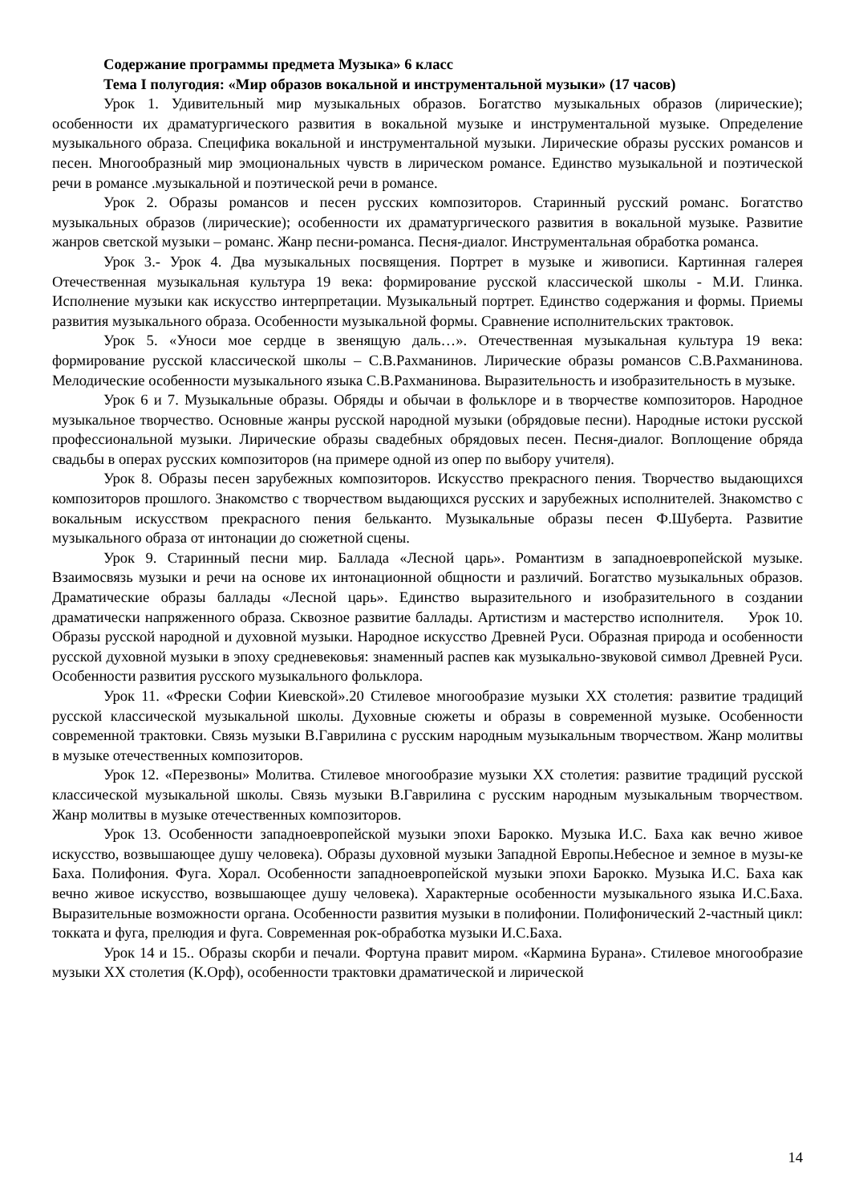Содержание программы предмета Музыка» 6 класс
Тема I полугодия: «Мир образов вокальной и инструментальной музыки» (17 часов)
Урок 1. Удивительный мир музыкальных образов. Богатство музыкальных образов (лирические); особенности их драматургического развития в вокальной музыке и инструментальной музыке. Определение музыкального образа. Специфика вокальной и инструментальной музыки. Лирические образы русских романсов и песен. Многообразный мир эмоциональных чувств в лирическом романсе. Единство музыкальной и поэтической речи в романсе .музыкальной и поэтической речи в романсе.
Урок 2. Образы романсов и песен русских композиторов. Старинный русский романс. Богатство музыкальных образов (лирические); особенности их драматургического развития в вокальной музыке. Развитие жанров светской музыки – романс. Жанр песни-романса. Песня-диалог. Инструментальная обработка романса.
Урок 3.- Урок 4. Два музыкальных посвящения. Портрет в музыке и живописи. Картинная галерея Отечественная музыкальная культура 19 века: формирование русской классической школы - М.И. Глинка. Исполнение музыки как искусство интерпретации. Музыкальный портрет. Единство содержания и формы. Приемы развития музыкального образа. Особенности музыкальной формы. Сравнение исполнительских трактовок.
Урок 5. «Уноси мое сердце в звенящую даль…». Отечественная музыкальная культура 19 века: формирование русской классической школы – С.В.Рахманинов. Лирические образы романсов С.В.Рахманинова. Мелодические особенности музыкального языка С.В.Рахманинова. Выразительность и изобразительность в музыке.
Урок 6 и 7. Музыкальные образы. Обряды и обычаи в фольклоре и в творчестве композиторов. Народное музыкальное творчество. Основные жанры русской народной музыки (обрядовые песни). Народные истоки русской профессиональной музыки. Лирические образы свадебных обрядовых песен. Песня-диалог. Воплощение обряда свадьбы в операх русских композиторов (на примере одной из опер по выбору учителя).
Урок 8. Образы песен зарубежных композиторов. Искусство прекрасного пения. Творчество выдающихся композиторов прошлого. Знакомство с творчеством выдающихся русских и зарубежных исполнителей. Знакомство с вокальным искусством прекрасного пения бельканто. Музыкальные образы песен Ф.Шуберта. Развитие музыкального образа от интонации до сюжетной сцены.
Урок 9. Старинный песни мир. Баллада «Лесной царь». Романтизм в западноевропейской музыке. Взаимосвязь музыки и речи на основе их интонационной общности и различий. Богатство музыкальных образов. Драматические образы баллады «Лесной царь». Единство выразительного и изобразительного в создании драматически напряженного образа. Сквозное развитие баллады. Артистизм и мастерство исполнителя. Урок 10. Образы русской народной и духовной музыки. Народное искусство Древней Руси. Образная природа и особенности русской духовной музыки в эпоху средневековья: знаменный распев как музыкально-звуковой символ Древней Руси. Особенности развития русского музыкального фольклора.
Урок 11. «Фрески Софии Киевской».20 Стилевое многообразие музыки XX столетия: развитие традиций русской классической музыкальной школы. Духовные сюжеты и образы в современной музыке. Особенности современной трактовки. Связь музыки В.Гаврилина с русским народным музыкальным творчеством. Жанр молитвы в музыке отечественных композиторов.
Урок 12. «Перезвоны» Молитва. Стилевое многообразие музыки XX столетия: развитие традиций русской классической музыкальной школы. Связь музыки В.Гаврилина с русским народным музыкальным творчеством. Жанр молитвы в музыке отечественных композиторов.
Урок 13. Особенности западноевропейской музыки эпохи Барокко. Музыка И.С. Баха как вечно живое искусство, возвышающее душу человека). Образы духовной музыки Западной Европы.Небесное и земное в музы-ке Баха. Полифония. Фуга. Хорал. Особенности западноевропейской музыки эпохи Барокко. Музыка И.С. Баха как вечно живое искусство, возвышающее душу человека). Характерные особенности музыкального языка И.С.Баха. Выразительные возможности органа. Особенности развития музыки в полифонии. Полифонический 2-частный цикл: токката и фуга, прелюдия и фуга. Современная рок-обработка музыки И.С.Баха.
Урок 14 и 15.. Образы скорби и печали. Фортуна правит миром. «Кармина Бурана». Стилевое многообразие музыки XX столетия (К.Орф), особенности трактовки драматической и лирической
14